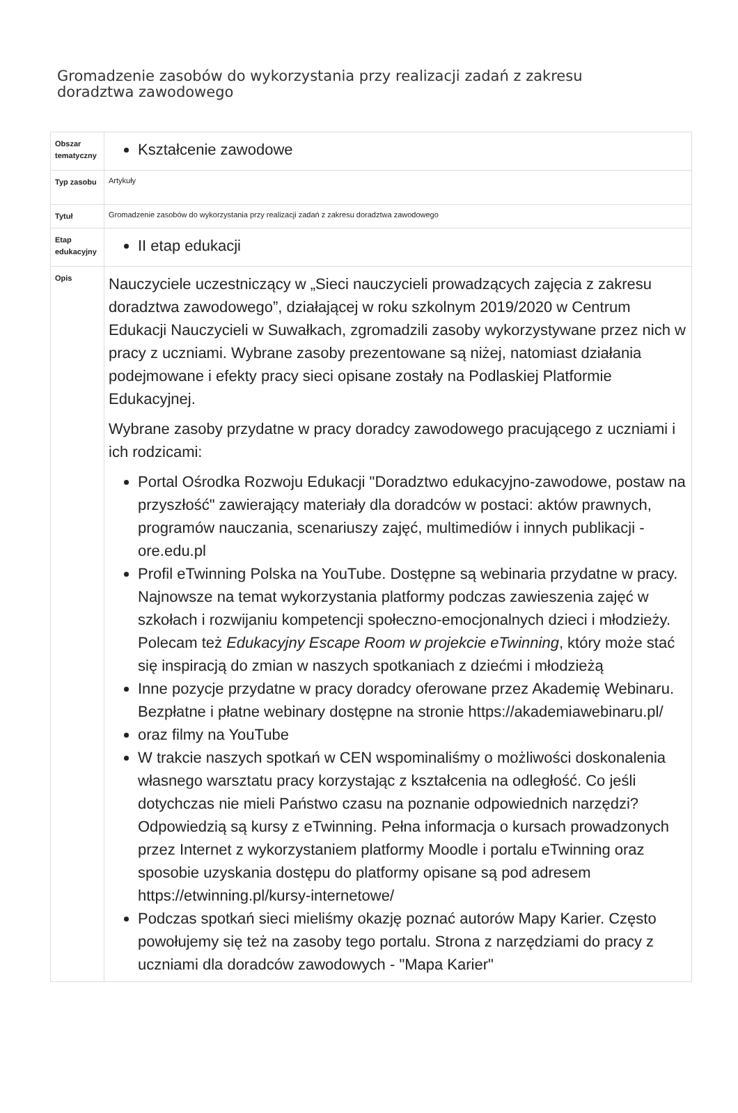Gromadzenie zasobów do wykorzystania przy realizacji zadań z zakresu doradztwa zawodowego
| Obszar tematyczny | Kształcenie zawodowe |
| Typ zasobu | Artykuły |
| Tytuł | Gromadzenie zasobów do wykorzystania przy realizacji zadań z zakresu doradztwa zawodowego |
| Etap edukacyjny | II etap edukacji |
| Opis | Nauczyciele uczestniczący w „Sieci nauczycieli prowadzących zajęcia z zakresu doradztwa zawodowego”, działającej w roku szkolnym 2019/2020 w Centrum Edukacji Nauczycieli w Suwałkach, zgromadzili zasoby wykorzystywane przez nich w pracy z uczniami. Wybrane zasoby prezentowane są niżej, natomiast działania podejmowane i efekty pracy sieci opisane zostały na Podlaskiej Platformie Edukacyjnej. Wybrane zasoby przydatne w pracy doradcy zawodowego pracującego z uczniami i ich rodzicami: Portal Ośrodka Rozwoju Edukacji "Doradztwo edukacyjno-zawodowe, postaw na przyszłość" zawierający materiały dla doradców w postaci: aktów prawnych, programów nauczania, scenariuszy zajęć, multimediów i innych publikacji - ore.edu.pl Profil eTwinning Polska na YouTube. Dostępne są webinaria przydatne w pracy. Najnowsze na temat wykorzystania platformy podczas zawieszenia zajęć w szkołach i rozwijaniu kompetencji społeczno-emocjonalnych dzieci i młodzieży. Polecam też Edukacyjny Escape Room w projekcie eTwinning , który może stać się inspiracją do zmian w naszych spotkaniach z dziećmi i młodzieżą Inne pozycje przydatne w pracy doradcy oferowane przez Akademię Webinaru. Bezpłatne i płatne webinary dostępne na stronie https://akademiawebinaru.pl/ oraz filmy na YouTube W trakcie naszych spotkań w CEN wspominaliśmy o możliwości doskonalenia własnego warsztatu pracy korzystając z kształcenia na odległość. Co jeśli dotychczas nie mieli Państwo czasu na poznanie odpowiednich narzędzi? Odpowiedzią są kursy z eTwinning. Pełna informacja o kursach prowadzonych przez Internet z wykorzystaniem platformy Moodle i portalu eTwinning oraz sposobie uzyskania dostępu do platformy opisane są pod adresem https://etwinning.pl/kursy-internetowe/ Podczas spotkań sieci mieliśmy okazję poznać autorów Mapy Karier. Często powołujemy się też na zasoby tego portalu. Strona z narzędziami do pracy z uczniami dla doradców zawodowych - "Mapa Karier" |